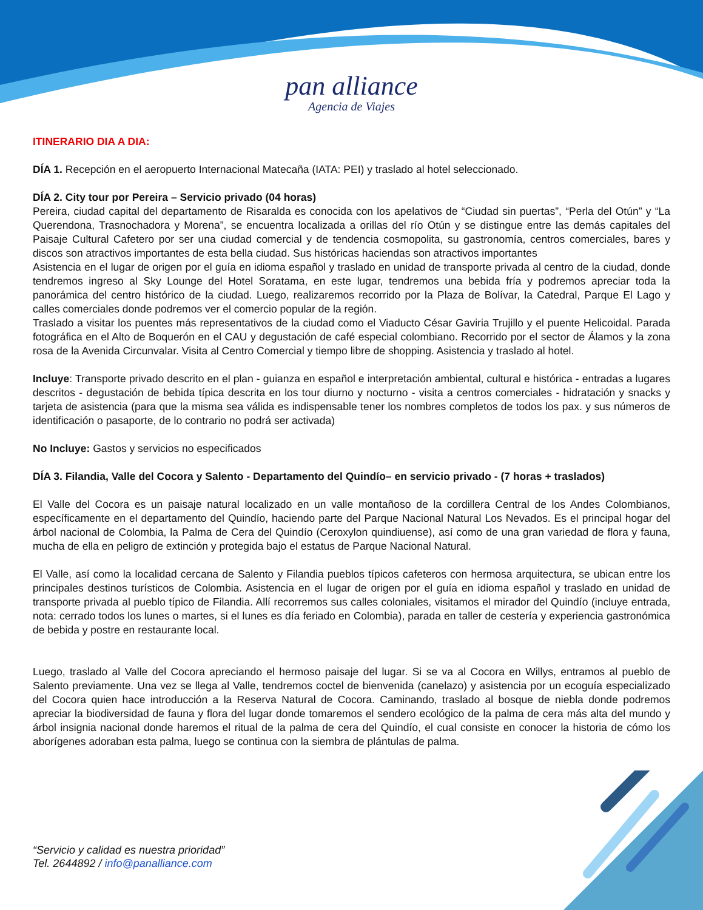pan alliance
Agencia de Viajes
ITINERARIO DIA A DIA:
DÍA 1. Recepción en el aeropuerto Internacional Matecaña (IATA: PEI) y traslado al hotel seleccionado.
DÍA 2. City tour por Pereira – Servicio privado (04 horas)
Pereira, ciudad capital del departamento de Risaralda es conocida con los apelativos de “Ciudad sin puertas”, “Perla del Otún” y “La Querendona, Trasnochadora y Morena”, se encuentra localizada a orillas del río Otún y se distingue entre las demás capitales del Paisaje Cultural Cafetero por ser una ciudad comercial y de tendencia cosmopolita, su gastronomía, centros comerciales, bares y discos son atractivos importantes de esta bella ciudad. Sus históricas haciendas son atractivos importantes
Asistencia en el lugar de origen por el guía en idioma español y traslado en unidad de transporte privada al centro de la ciudad, donde tendremos ingreso al Sky Lounge del Hotel Soratama, en este lugar, tendremos una bebida fría y podremos apreciar toda la panorámica del centro histórico de la ciudad. Luego, realizaremos recorrido por la Plaza de Bolívar, la Catedral, Parque El Lago y calles comerciales donde podremos ver el comercio popular de la región.
Traslado a visitar los puentes más representativos de la ciudad como el Viaducto César Gaviria Trujillo y el puente Helicoidal. Parada fotográfica en el Alto de Boquerón en el CAU y degustación de café especial colombiano. Recorrido por el sector de Álamos y la zona rosa de la Avenida Circunvalar. Visita al Centro Comercial y tiempo libre de shopping. Asistencia y traslado al hotel.
Incluye: Transporte privado descrito en el plan - guianza en español e interpretación ambiental, cultural e histórica - entradas a lugares descritos - degustación de bebida típica descrita en los tour diurno y nocturno - visita a centros comerciales - hidratación y snacks y tarjeta de asistencia (para que la misma sea válida es indispensable tener los nombres completos de todos los pax. y sus números de identificación o pasaporte, de lo contrario no podrá ser activada)
No Incluye: Gastos y servicios no especificados
DÍA 3. Filandia, Valle del Cocora y Salento - Departamento del Quindío– en servicio privado - (7 horas + traslados)
El Valle del Cocora es un paisaje natural localizado en un valle montañoso de la cordillera Central de los Andes Colombianos, específicamente en el departamento del Quindío, haciendo parte del Parque Nacional Natural Los Nevados. Es el principal hogar del árbol nacional de Colombia, la Palma de Cera del Quindío (Ceroxylon quindiuense), así como de una gran variedad de flora y fauna, mucha de ella en peligro de extinción y protegida bajo el estatus de Parque Nacional Natural.
El Valle, así como la localidad cercana de Salento y Filandia pueblos típicos cafeteros con hermosa arquitectura, se ubican entre los principales destinos turísticos de Colombia. Asistencia en el lugar de origen por el guía en idioma español y traslado en unidad de transporte privada al pueblo típico de Filandia. Allí recorremos sus calles coloniales, visitamos el mirador del Quindío (incluye entrada, nota: cerrado todos los lunes o martes, si el lunes es día feriado en Colombia), parada en taller de cestería y experiencia gastronómica de bebida y postre en restaurante local.
Luego, traslado al Valle del Cocora apreciando el hermoso paisaje del lugar. Si se va al Cocora en Willys, entramos al pueblo de Salento previamente. Una vez se llega al Valle, tendremos coctel de bienvenida (canelazo) y asistencia por un ecoguía especializado del Cocora quien hace introducción a la Reserva Natural de Cocora. Caminando, traslado al bosque de niebla donde podremos apreciar la biodiversidad de fauna y flora del lugar donde tomaremos el sendero ecológico de la palma de cera más alta del mundo y árbol insignia nacional donde haremos el ritual de la palma de cera del Quindío, el cual consiste en conocer la historia de cómo los aborígenes adoraban esta palma, luego se continua con la siembra de plántulas de palma.
“Servicio y calidad es nuestra prioridad”
Tel. 2644892 / info@panalliance.com